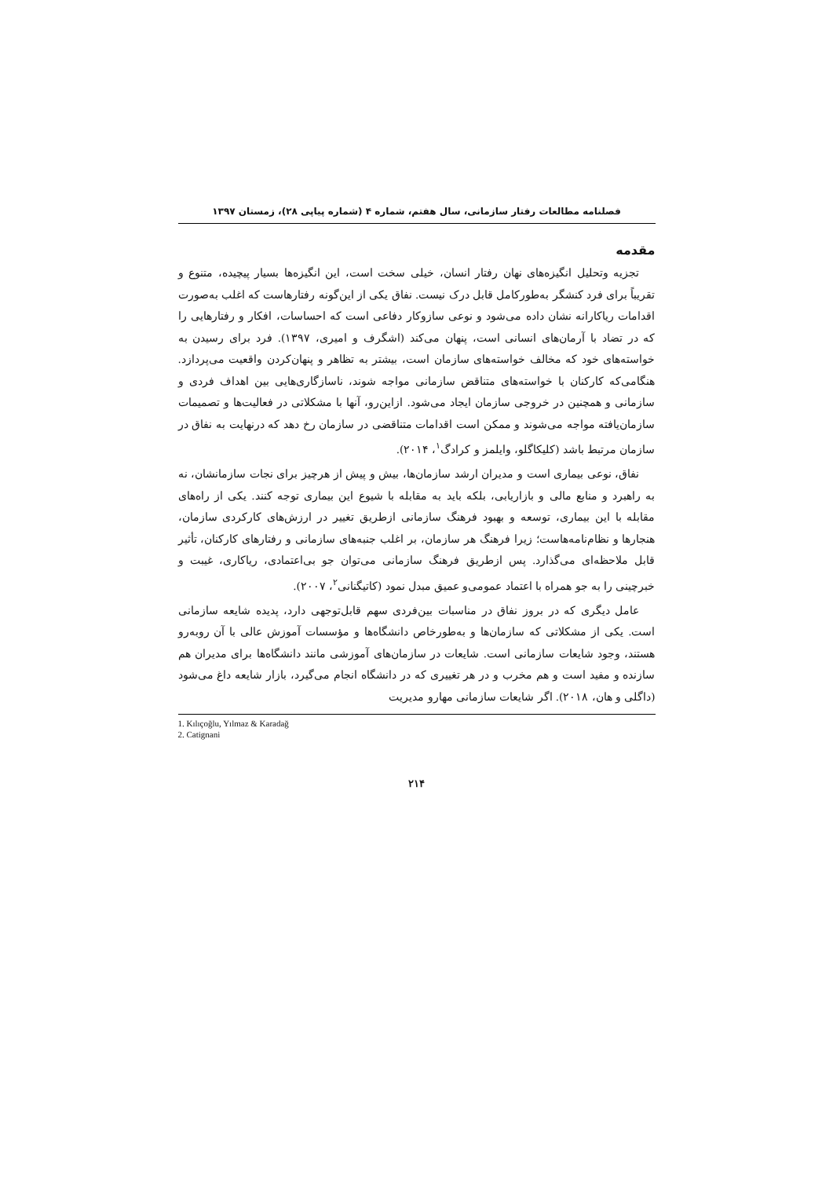فصلنامه مطالعات رفتار سازمانی، سال هفتم، شماره ۴ (شماره پیاپی ۲۸)، زمستان ۱۳۹۷
مقدمه
تجزیه وتحلیل انگیزه‌های نهان رفتار انسان، خیلی سخت است، این انگیزه‌ها بسیار پیچیده، متنوع و تقریباً برای فرد کنشگر به‌طورکامل قابل درک نیست. نفاق یکی از این‌گونه رفتارهاست که اغلب به‌صورت اقدامات ریاکارانه نشان داده می‌شود و نوعی سازوکار دفاعی است که احساسات، افکار و رفتارهایی را که در تضاد با آرمان‌های انسانی است، پنهان می‌کند (اشگرف و امیری، ۱۳۹۷). فرد برای رسیدن به خواسته‌های خود که مخالف خواسته‌های سازمان است، بیشتر به تظاهر و پنهان‌کردن واقعیت می‌پردازد. هنگامی‌که کارکنان با خواسته‌های متناقض سازمانی مواجه شوند، ناسازگاری‌هایی بین اهداف فردی و سازمانی و همچنین در خروجی سازمان ایجاد می‌شود. ازاین‌رو، آنها با مشکلاتی در فعالیت‌ها و تصمیمات سازمان‌یافته مواجه می‌شوند و ممکن است اقدامات متناقضی در سازمان رخ دهد که درنهایت به نفاق در سازمان مرتبط باشد (کلیکاگلو، وایلمز و کرادگ<sup>۱</sup>، ۲۰۱۴).
نفاق، نوعی بیماری است و مدیران ارشد سازمان‌ها، بیش و پیش از هرچیز برای نجات سازمانشان، نه به راهبرد و منابع مالی و بازاریابی، بلکه باید به مقابله با شیوع این بیماری توجه کنند. یکی از راه‌های مقابله با این بیماری، توسعه و بهبود فرهنگ سازمانی ازطریق تغییر در ارزش‌های کارکردی سازمان، هنجارها و نظام‌نامه‌هاست؛ زیرا فرهنگ هر سازمان، بر اغلب جنبه‌های سازمانی و رفتارهای کارکنان، تأثیر قابل ملاحظه‌ای می‌گذارد. پس ازطریق فرهنگ سازمانی می‌توان جو بی‌اعتمادی، ریاکاری، غیبت و خبرچینی را به جو همراه با اعتماد عمومی‌و عمیق مبدل نمود (کاتیگنانی<sup>۲</sup>، ۲۰۰۷).
عامل دیگری که در بروز نفاق در مناسبات بین‌فردی سهم قابل‌توجهی دارد، پدیده شایعه سازمانی است. یکی از مشکلاتی که سازمان‌ها و به‌طورخاص دانشگاه‌ها و مؤسسات آموزش عالی با آن روبه‌رو هستند، وجود شایعات سازمانی است. شایعات در سازمان‌های آموزشی مانند دانشگاه‌ها برای مدیران هم سازنده و مفید است و هم مخرب و در هر تغییری که در دانشگاه انجام می‌گیرد، بازار شایعه داغ می‌شود (داگلی و هان، ۲۰۱۸). اگر شایعات سازمانی مهارو مدیریت
1. Kılıçoğlu, Yılmaz & Karadağ
2. Catignani
۲۱۴